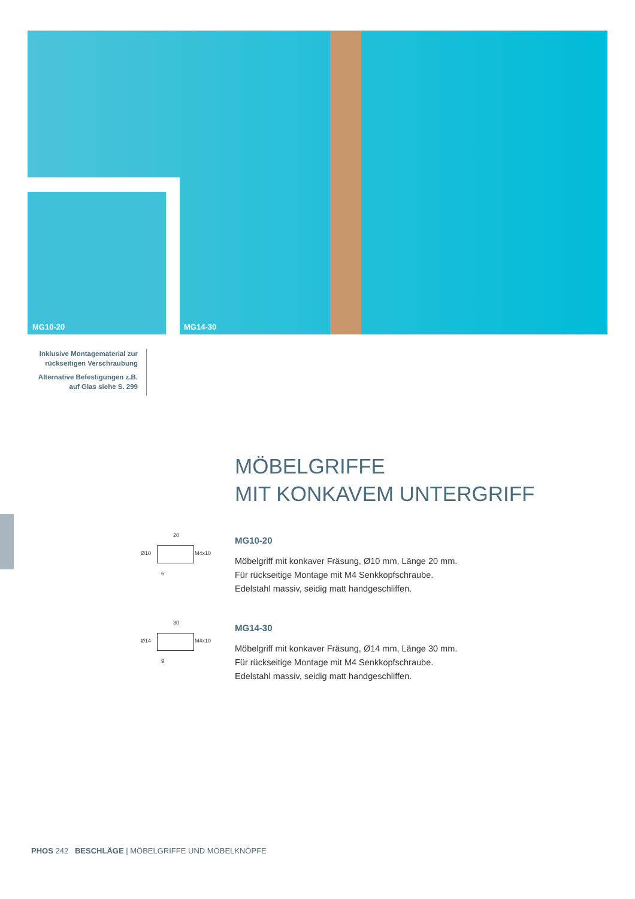MG10-20 MG14-30
Inklusive Montagematerial zur rückseitigen Verschraubung
Alternative Befestigungen z.B. auf Glas siehe S. 299
MÖBELGRIFFE
MIT KONKAVEM UNTERGRIFF
20
Ø10 M4x10
6
MG10-20
Möbelgriff mit konkaver Fräsung, Ø10 mm, Länge 20 mm.
Für rückseitige Montage mit M4 Senkkopfschraube.
Edelstahl massiv, seidig matt handgeschliffen.
30
Ø14 M4x10
9
MG14-30
Möbelgriff mit konkaver Fräsung, Ø14 mm, Länge 30 mm.
Für rückseitige Montage mit M4 Senkkopfschraube.
Edelstahl massiv, seidig matt handgeschliffen.
PHOS 242 BESCHLÄGE | MÖBELGRIFFE UND MÖBELKNÖPFE